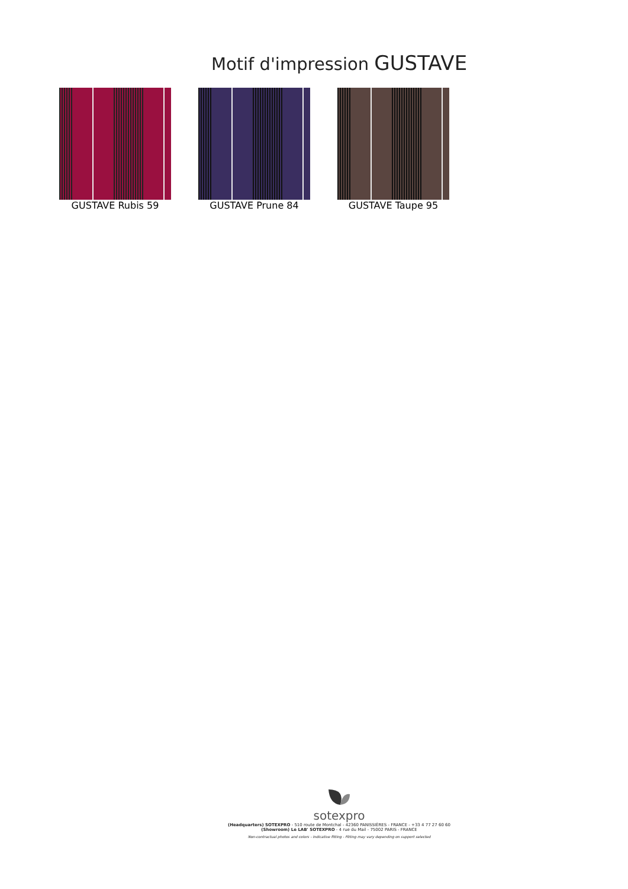Motif d'impression GUSTAVE
GUSTAVE Rubis 59 GUSTAVE Prune 84 GUSTAVE Taupe 95
sotexpro
(Headquarters) SOTEXPRO - 510 route de Montchal - 42360 PANISSIÈRES - FRANCE - +33 4 77 27 60 60
(Showroom) Le LAB' SOTEXPRO - 4 rue du Mail - 75002 PARIS - FRANCE
Non-contractual photos and colors - Indicative fitting - Fitting may vary depending on support selected